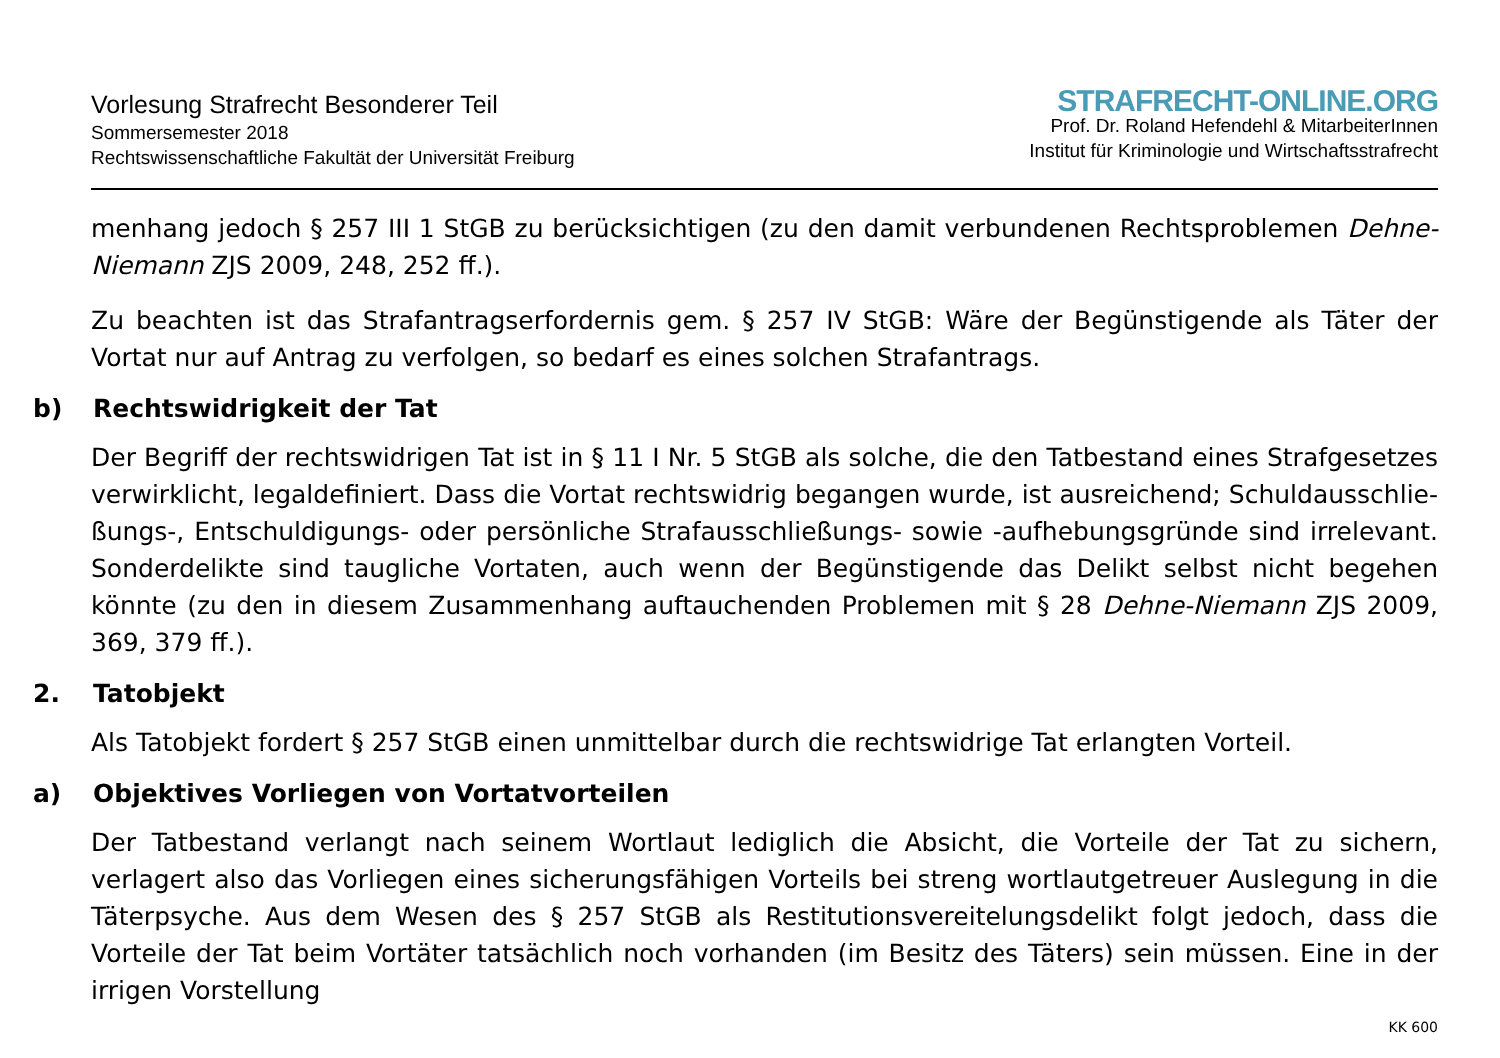Vorlesung Strafrecht Besonderer Teil
Sommersemester 2018
Rechtswissenschaftliche Fakultät der Universität Freiburg
STRAFRECHT-ONLINE.ORG
Prof. Dr. Roland Hefendehl & MitarbeiterInnen
Institut für Kriminologie und Wirtschaftsstrafrecht
menhang jedoch § 257 III 1 StGB zu berücksichtigen (zu den damit verbundenen Rechtsproblemen Dehne-Niemann ZJS 2009, 248, 252 ff.).
Zu beachten ist das Strafantragserfordernis gem. § 257 IV StGB: Wäre der Begünstigende als Täter der Vortat nur auf Antrag zu verfolgen, so bedarf es eines solchen Strafantrags.
b) Rechtswidrigkeit der Tat
Der Begriff der rechtswidrigen Tat ist in § 11 I Nr. 5 StGB als solche, die den Tatbestand eines Strafgesetzes verwirklicht, legaldefiniert. Dass die Vortat rechtswidrig begangen wurde, ist ausreichend; Schuldausschlie­ßungs-, Entschuldigungs- oder persönliche Strafausschließungs- sowie -aufhebungsgründe sind irrelevant. Sonderdelikte sind taugliche Vortaten, auch wenn der Begünstigende das Delikt selbst nicht begehen könnte (zu den in diesem Zusammenhang auftauchenden Problemen mit § 28 Dehne-Niemann ZJS 2009, 369, 379 ff.).
2. Tatobjekt
Als Tatobjekt fordert § 257 StGB einen unmittelbar durch die rechtswidrige Tat erlangten Vorteil.
a) Objektives Vorliegen von Vortatvorteilen
Der Tatbestand verlangt nach seinem Wortlaut lediglich die Absicht, die Vorteile der Tat zu sichern, verlagert also das Vorliegen eines sicherungsfähigen Vorteils bei streng wortlautgetreuer Auslegung in die Täterpsy­che. Aus dem Wesen des § 257 StGB als Restitutionsvereitelungsdelikt folgt jedoch, dass die Vorteile der Tat beim Vortäter tatsächlich noch vorhanden (im Besitz des Täters) sein müssen. Eine in der irrigen Vorstellung
KK 600